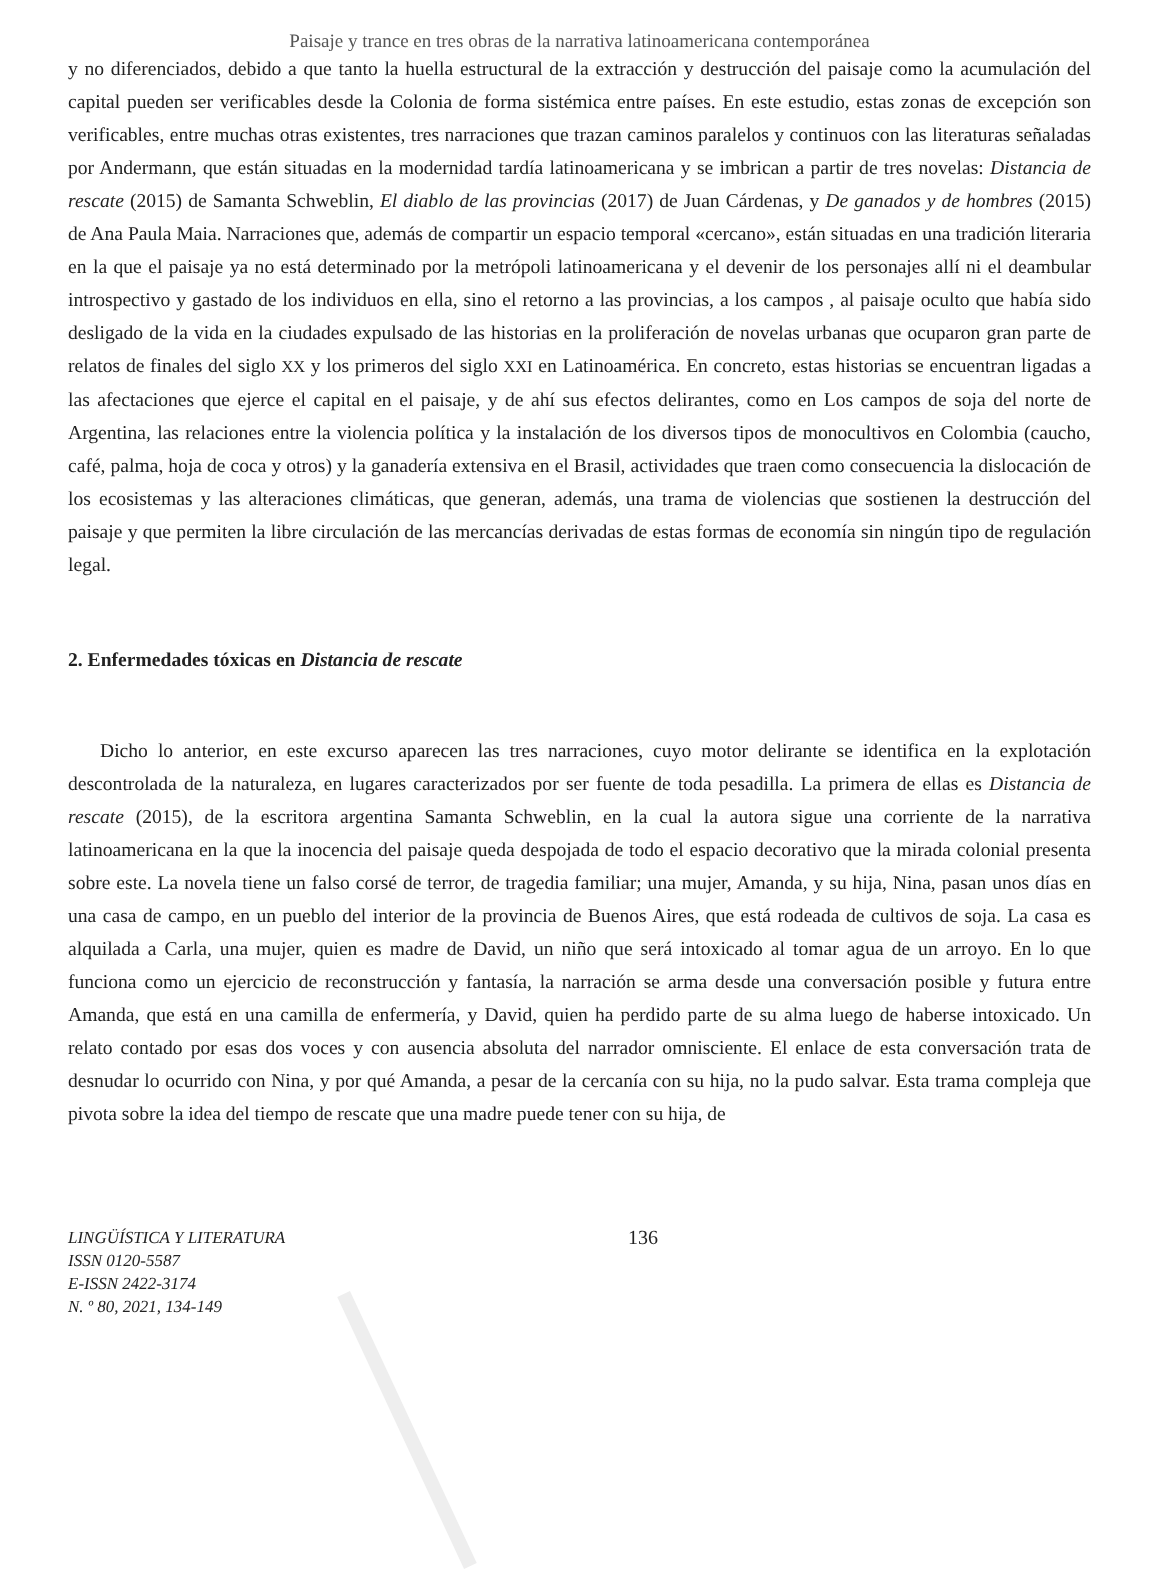Paisaje y trance en tres obras de la narrativa latinoamericana contemporánea
y no diferenciados, debido a que tanto la huella estructural de la extracción y destrucción del paisaje como la acumulación del capital pueden ser verificables desde la Colonia de forma sistémica entre países. En este estudio, estas zonas de excepción son verificables, entre muchas otras existentes, tres narraciones que trazan caminos paralelos y continuos con las literaturas señaladas por Andermann, que están situadas en la modernidad tardía latinoamericana y se imbrican a partir de tres novelas: Distancia de rescate (2015) de Samanta Schweblin, El diablo de las provincias (2017) de Juan Cárdenas, y De ganados y de hombres (2015) de Ana Paula Maia. Narraciones que, además de compartir un espacio temporal «cercano», están situadas en una tradición literaria en la que el paisaje ya no está determinado por la metrópoli latinoamericana y el devenir de los personajes allí ni el deambular introspectivo y gastado de los individuos en ella, sino el retorno a las provincias, a los campos , al paisaje oculto que había sido desligado de la vida en la ciudades expulsado de las historias en la proliferación de novelas urbanas que ocuparon gran parte de relatos de finales del siglo XX y los primeros del siglo XXI en Latinoamérica. En concreto, estas historias se encuentran ligadas a las afectaciones que ejerce el capital en el paisaje, y de ahí sus efectos delirantes, como en Los campos de soja del norte de Argentina, las relaciones entre la violencia política y la instalación de los diversos tipos de monocultivos en Colombia (caucho, café, palma, hoja de coca y otros) y la ganadería extensiva en el Brasil, actividades que traen como consecuencia la dislocación de los ecosistemas y las alteraciones climáticas, que generan, además, una trama de violencias que sostienen la destrucción del paisaje y que permiten la libre circulación de las mercancías derivadas de estas formas de economía sin ningún tipo de regulación legal.
2. Enfermedades tóxicas en Distancia de rescate
Dicho lo anterior, en este excurso aparecen las tres narraciones, cuyo motor delirante se identifica en la explotación descontrolada de la naturaleza, en lugares caracterizados por ser fuente de toda pesadilla. La primera de ellas es Distancia de rescate (2015), de la escritora argentina Samanta Schweblin, en la cual la autora sigue una corriente de la narrativa latinoamericana en la que la inocencia del paisaje queda despojada de todo el espacio decorativo que la mirada colonial presenta sobre este. La novela tiene un falso corsé de terror, de tragedia familiar; una mujer, Amanda, y su hija, Nina, pasan unos días en una casa de campo, en un pueblo del interior de la provincia de Buenos Aires, que está rodeada de cultivos de soja. La casa es alquilada a Carla, una mujer, quien es madre de David, un niño que será intoxicado al tomar agua de un arroyo. En lo que funciona como un ejercicio de reconstrucción y fantasía, la narración se arma desde una conversación posible y futura entre Amanda, que está en una camilla de enfermería, y David, quien ha perdido parte de su alma luego de haberse intoxicado. Un relato contado por esas dos voces y con ausencia absoluta del narrador omnisciente. El enlace de esta conversación trata de desnudar lo ocurrido con Nina, y por qué Amanda, a pesar de la cercanía con su hija, no la pudo salvar. Esta trama compleja que pivota sobre la idea del tiempo de rescate que una madre puede tener con su hija, de
LINGÜÍSTICA Y LITERATURA
ISSN 0120-5587
E-ISSN 2422-3174
N. º 80, 2021, 134-149
136